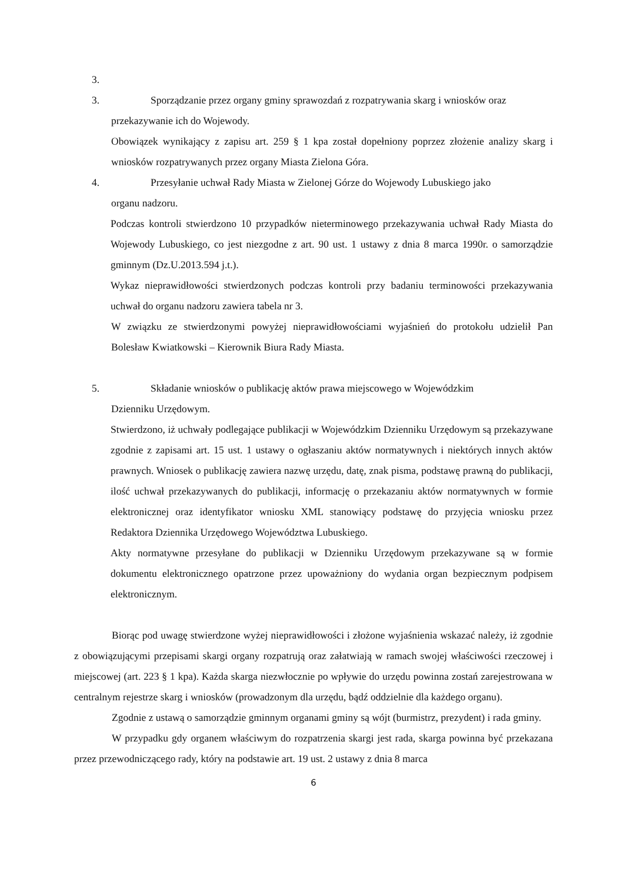3.
3. Sporządzanie przez organy gminy sprawozdań z rozpatrywania skarg i wniosków oraz
przekazywanie ich do Wojewody.
Obowiązek wynikający z zapisu art. 259 § 1 kpa został dopełniony poprzez złożenie analizy skarg i wniosków rozpatrywanych przez organy Miasta Zielona Góra.
4. Przesyłanie uchwał Rady Miasta w Zielonej Górze do Wojewody Lubuskiego jako
organu nadzoru.
Podczas kontroli stwierdzono 10 przypadków nieterminowego przekazywania uchwał Rady Miasta do Wojewody Lubuskiego, co jest niezgodne z art. 90 ust. 1 ustawy z dnia 8 marca 1990r. o samorządzie gminnym (Dz.U.2013.594 j.t.).
Wykaz nieprawidłowości stwierdzonych podczas kontroli przy badaniu terminowości przekazywania uchwał do organu nadzoru zawiera tabela nr 3.
W związku ze stwierdzonymi powyżej nieprawidłowościami wyjaśnień do protokołu udzielił Pan Bolesław Kwiatkowski – Kierownik Biura Rady Miasta.
5. Składanie wniosków o publikację aktów prawa miejscowego w Wojewódzkim
Dzienniku Urzędowym.
Stwierdzono, iż uchwały podlegające publikacji w Wojewódzkim Dzienniku Urzędowym są przekazywane zgodnie z zapisami art. 15 ust. 1 ustawy o ogłaszaniu aktów normatywnych i niektórych innych aktów prawnych. Wniosek o publikację zawiera nazwę urzędu, datę, znak pisma, podstawę prawną do publikacji, ilość uchwał przekazywanych do publikacji, informację o przekazaniu aktów normatywnych w formie elektronicznej oraz identyfikator wniosku XML stanowiący podstawę do przyjęcia wniosku przez Redaktora Dziennika Urzędowego Województwa Lubuskiego.
Akty normatywne przesyłane do publikacji w Dzienniku Urzędowym przekazywane są w formie dokumentu elektronicznego opatrzone przez upoważniony do wydania organ bezpiecznym podpisem elektronicznym.
Biorąc pod uwagę stwierdzone wyżej nieprawidłowości i złożone wyjaśnienia wskazać należy, iż zgodnie z obowiązującymi przepisami skargi organy rozpatrują oraz załatwiają w ramach swojej właściwości rzeczowej i miejscowej (art. 223 § 1 kpa). Każda skarga niezwłocznie po wpływie do urzędu powinna zostań zarejestrowana w centralnym rejestrze skarg i wniosków (prowadzonym dla urzędu, bądź oddzielnie dla każdego organu).
Zgodnie z ustawą o samorządzie gminnym organami gminy są wójt (burmistrz, prezydent) i rada gminy.
W przypadku gdy organem właściwym do rozpatrzenia skargi jest rada, skarga powinna być przekazana przez przewodniczącego rady, który na podstawie art. 19 ust. 2 ustawy z dnia 8 marca
6